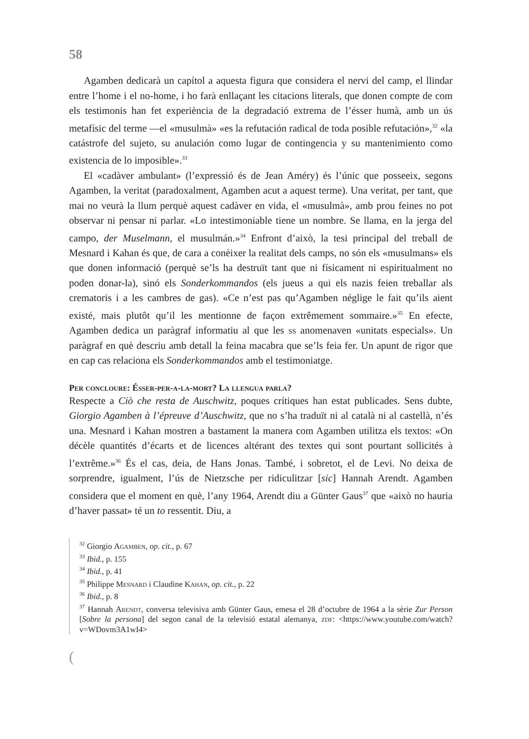58
Agamben dedicarà un capítol a aquesta figura que considera el nervi del camp, el llindar entre l’home i el no-home, i ho farà enllaçant les citacions literals, que donen compte de com els testimonis han fet experiència de la degradació extrema de l’ésser humà, amb un ús metafísic del terme —el «musulmà» «es la refutación radical de toda posible refutación»,<sup>32</sup> «la catástrofe del sujeto, su anulación como lugar de contingencia y su mantenimiento como existencia de lo imposible».<sup>33</sup>
El «cadàver ambulant» (l’expressió és de Jean Améry) és l’únic que posseeix, segons Agamben, la veritat (paradoxalment, Agamben acut a aquest terme). Una veritat, per tant, que mai no veurà la llum perquè aquest cadàver en vida, el «musulmà», amb prou feines no pot observar ni pensar ni parlar. «Lo intestimoniable tiene un nombre. Se llama, en la jerga del campo, der Muselmann, el musulmán.»<sup>34</sup> Enfront d’això, la tesi principal del treball de Mesnard i Kahan és que, de cara a conèixer la realitat dels camps, no són els «musulmans» els que donen informació (perquè se’ls ha destruït tant que ni físicament ni espiritualment no poden donar-la), sinó els Sonderkommandos (els jueus a qui els nazis feien treballar als crematoris i a les cambres de gas). «Ce n’est pas qu’Agamben néglige le fait qu’ils aient existé, mais plutôt qu’il les mentionne de façon extrêmement sommaire.»<sup>35</sup> En efecte, Agamben dedica un paràgraf informatiu al que les ss anomenaven «unitats especials». Un paràgraf en què descriu amb detall la feina macabra que se’ls feia fer. Un apunt de rigor que en cap cas relaciona els Sonderkommandos amb el testimoniatge.
Per concloure: Ésser-per-a-la-mort? La llengua parla?
Respecte a Ciò che resta de Auschwitz, poques crítiques han estat publicades. Sens dubte, Giorgio Agamben à l’épreuve d’Auschwitz, que no s’ha traduït ni al català ni al castellà, n’és una. Mesnard i Kahan mostren a bastament la manera com Agamben utilitza els textos: «On décèle quantités d’écarts et de licences altérant des textes qui sont pourtant sollicités à l’extrême.»<sup>36</sup> És el cas, deia, de Hans Jonas. També, i sobretot, el de Levi. No deixa de sorprendre, igualment, l’ús de Nietzsche per ridiculitzar [sic] Hannah Arendt. Agamben considera que el moment en què, l’any 1964, Arendt diu a Günter Gaus<sup>37</sup> que «això no hauria d’haver passat» té un to ressentit. Diu, a
<sup>32</sup> Giorgio Agamben, op. cit., p. 67
<sup>33</sup> Ibid., p. 155
<sup>34</sup> Ibid., p. 41
<sup>35</sup> Philippe Mesnard i Claudine Kahan, op. cit., p. 22
<sup>36</sup> Ibid., p. 8
<sup>37</sup> Hannah Arendt, conversa televisiva amb Günter Gaus, emesa el 28 d’octubre de 1964 a la sèrie Zur Person [Sobre la persona] del segon canal de la televisió estatal alemanya, zdf: <https://www.youtube.com/watch?v=WDovm3A1wI4>
(